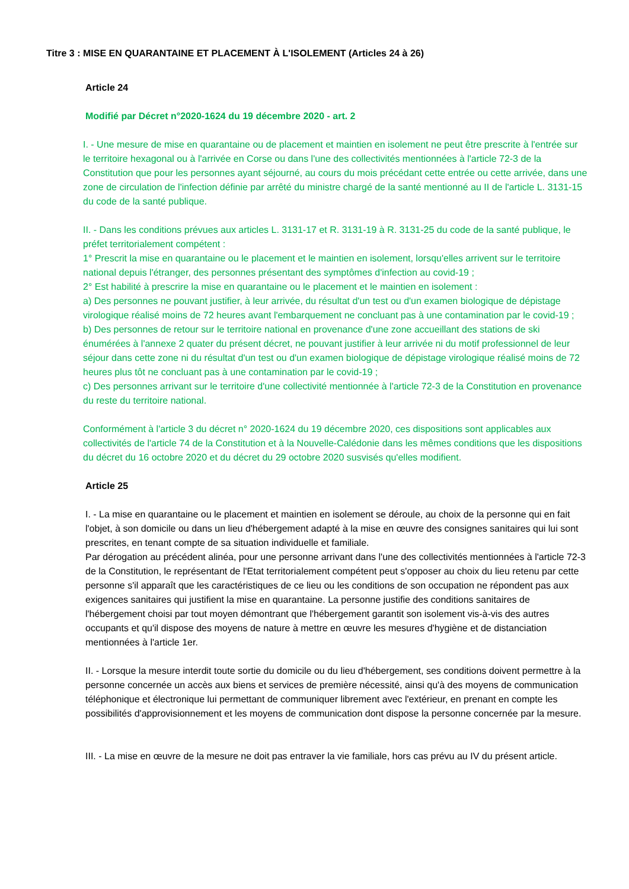Titre 3 : MISE EN QUARANTAINE ET PLACEMENT À L'ISOLEMENT (Articles 24 à 26)
Article 24
Modifié par Décret n°2020-1624 du 19 décembre 2020 - art. 2
I. - Une mesure de mise en quarantaine ou de placement et maintien en isolement ne peut être prescrite à l'entrée sur le territoire hexagonal ou à l'arrivée en Corse ou dans l'une des collectivités mentionnées à l'article 72-3 de la Constitution que pour les personnes ayant séjourné, au cours du mois précédant cette entrée ou cette arrivée, dans une zone de circulation de l'infection définie par arrêté du ministre chargé de la santé mentionné au II de l'article L. 3131-15 du code de la santé publique.
II. - Dans les conditions prévues aux articles L. 3131-17 et R. 3131-19 à R. 3131-25 du code de la santé publique, le préfet territorialement compétent :
1° Prescrit la mise en quarantaine ou le placement et le maintien en isolement, lorsqu'elles arrivent sur le territoire national depuis l'étranger, des personnes présentant des symptômes d'infection au covid-19 ;
2° Est habilité à prescrire la mise en quarantaine ou le placement et le maintien en isolement :
a) Des personnes ne pouvant justifier, à leur arrivée, du résultat d'un test ou d'un examen biologique de dépistage virologique réalisé moins de 72 heures avant l'embarquement ne concluant pas à une contamination par le covid-19 ;
b) Des personnes de retour sur le territoire national en provenance d'une zone accueillant des stations de ski énumérées à l'annexe 2 quater du présent décret, ne pouvant justifier à leur arrivée ni du motif professionnel de leur séjour dans cette zone ni du résultat d'un test ou d'un examen biologique de dépistage virologique réalisé moins de 72 heures plus tôt ne concluant pas à une contamination par le covid-19 ;
c) Des personnes arrivant sur le territoire d'une collectivité mentionnée à l'article 72-3 de la Constitution en provenance du reste du territoire national.
Conformément à l'article 3 du décret n° 2020-1624 du 19 décembre 2020, ces dispositions sont applicables aux collectivités de l'article 74 de la Constitution et à la Nouvelle-Calédonie dans les mêmes conditions que les dispositions du décret du 16 octobre 2020 et du décret du 29 octobre 2020 susvisés qu'elles modifient.
Article 25
I. - La mise en quarantaine ou le placement et maintien en isolement se déroule, au choix de la personne qui en fait l'objet, à son domicile ou dans un lieu d'hébergement adapté à la mise en œuvre des consignes sanitaires qui lui sont prescrites, en tenant compte de sa situation individuelle et familiale.
Par dérogation au précédent alinéa, pour une personne arrivant dans l'une des collectivités mentionnées à l'article 72-3 de la Constitution, le représentant de l'Etat territorialement compétent peut s'opposer au choix du lieu retenu par cette personne s'il apparaît que les caractéristiques de ce lieu ou les conditions de son occupation ne répondent pas aux exigences sanitaires qui justifient la mise en quarantaine. La personne justifie des conditions sanitaires de l'hébergement choisi par tout moyen démontrant que l'hébergement garantit son isolement vis-à-vis des autres occupants et qu'il dispose des moyens de nature à mettre en œuvre les mesures d'hygiène et de distanciation mentionnées à l'article 1er.
II. - Lorsque la mesure interdit toute sortie du domicile ou du lieu d'hébergement, ses conditions doivent permettre à la personne concernée un accès aux biens et services de première nécessité, ainsi qu'à des moyens de communication téléphonique et électronique lui permettant de communiquer librement avec l'extérieur, en prenant en compte les possibilités d'approvisionnement et les moyens de communication dont dispose la personne concernée par la mesure.
III. - La mise en œuvre de la mesure ne doit pas entraver la vie familiale, hors cas prévu au IV du présent article.